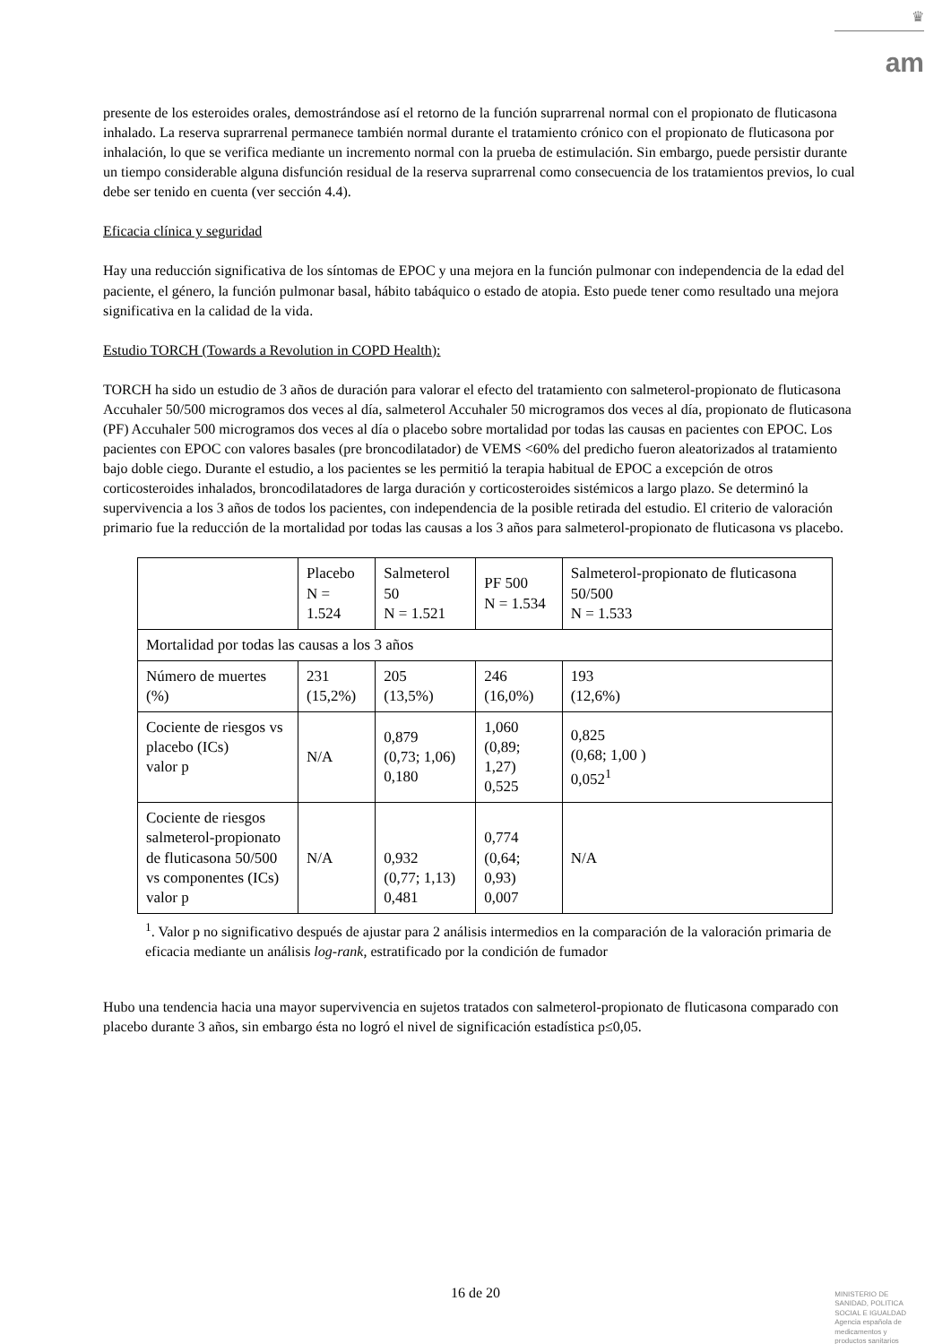♛
am
presente de los esteroides orales, demostrándose así el retorno de la función suprarrenal normal con el propionato de fluticasona inhalado. La reserva suprarrenal permanece también normal durante el tratamiento crónico con el propionato de fluticasona por inhalación, lo que se verifica mediante un incremento normal con la prueba de estimulación. Sin embargo, puede persistir durante un tiempo considerable alguna disfunción residual de la reserva suprarrenal como consecuencia de los tratamientos previos, lo cual debe ser tenido en cuenta (ver sección 4.4).
Eficacia clínica y seguridad
Hay una reducción significativa de los síntomas de EPOC y una mejora en la función pulmonar con independencia de la edad del paciente, el género, la función pulmonar basal, hábito tabáquico o estado de atopia. Esto puede tener como resultado una mejora significativa en la calidad de la vida.
Estudio TORCH (Towards a Revolution in COPD Health):
TORCH ha sido un estudio de 3 años de duración para valorar el efecto del tratamiento con salmeterol-propionato de fluticasona Accuhaler 50/500 microgramos dos veces al día, salmeterol Accuhaler 50 microgramos dos veces al día, propionato de fluticasona (PF) Accuhaler 500 microgramos dos veces al día o placebo sobre mortalidad por todas las causas en pacientes con EPOC. Los pacientes con EPOC con valores basales (pre broncodilatador) de VEMS <60% del predicho fueron aleatorizados al tratamiento bajo doble ciego. Durante el estudio, a los pacientes se les permitió la terapia habitual de EPOC a excepción de otros corticosteroides inhalados, broncodilatadores de larga duración y corticosteroides sistémicos a largo plazo. Se determinó la supervivencia a los 3 años de todos los pacientes, con independencia de la posible retirada del estudio. El criterio de valoración primario fue la reducción de la mortalidad por todas las causas a los 3 años para salmeterol-propionato de fluticasona vs placebo.
| | Placebo N = 1.524 | Salmeterol 50 N = 1.521 | PF 500 N = 1.534 | Salmeterol-propionato de fluticasona 50/500 N = 1.533 |
| Mortalidad por todas las causas a los 3 años | | | | |
| Número de muertes (%) | 231 (15,2%) | 205 (13,5%) | 246 (16,0%) | 193 (12,6%) |
| Cociente de riesgos vs placebo (ICs) valor p | N/A | 0,879 (0,73; 1,06) 0,180 | 1,060 (0,89; 1,27) 0,525 | 0,825 (0,68; 1,00 ) 0,052<sup>1</sup> |
| Cociente de riesgos salmeterol-propionato de fluticasona 50/500 vs componentes (ICs) valor p | N/A | 0,932 (0,77; 1,13) 0,481 | 0,774 (0,64; 0,93) 0,007 | N/A |
<sup>1</sup>. Valor p no significativo después de ajustar para 2 análisis intermedios en la comparación de la valoración primaria de eficacia mediante un análisis log-rank, estratificado por la condición de fumador
Hubo una tendencia hacia una mayor supervivencia en sujetos tratados con salmeterol-propionato de fluticasona comparado con placebo durante 3 años, sin embargo ésta no logró el nivel de significación estadística p≤0,05.
16 de 20
MINISTERIO DE
SANIDAD, POLITICA
SOCIAL E IGUALDAD
Agencia española de
medicamentos y
productos sanitarios